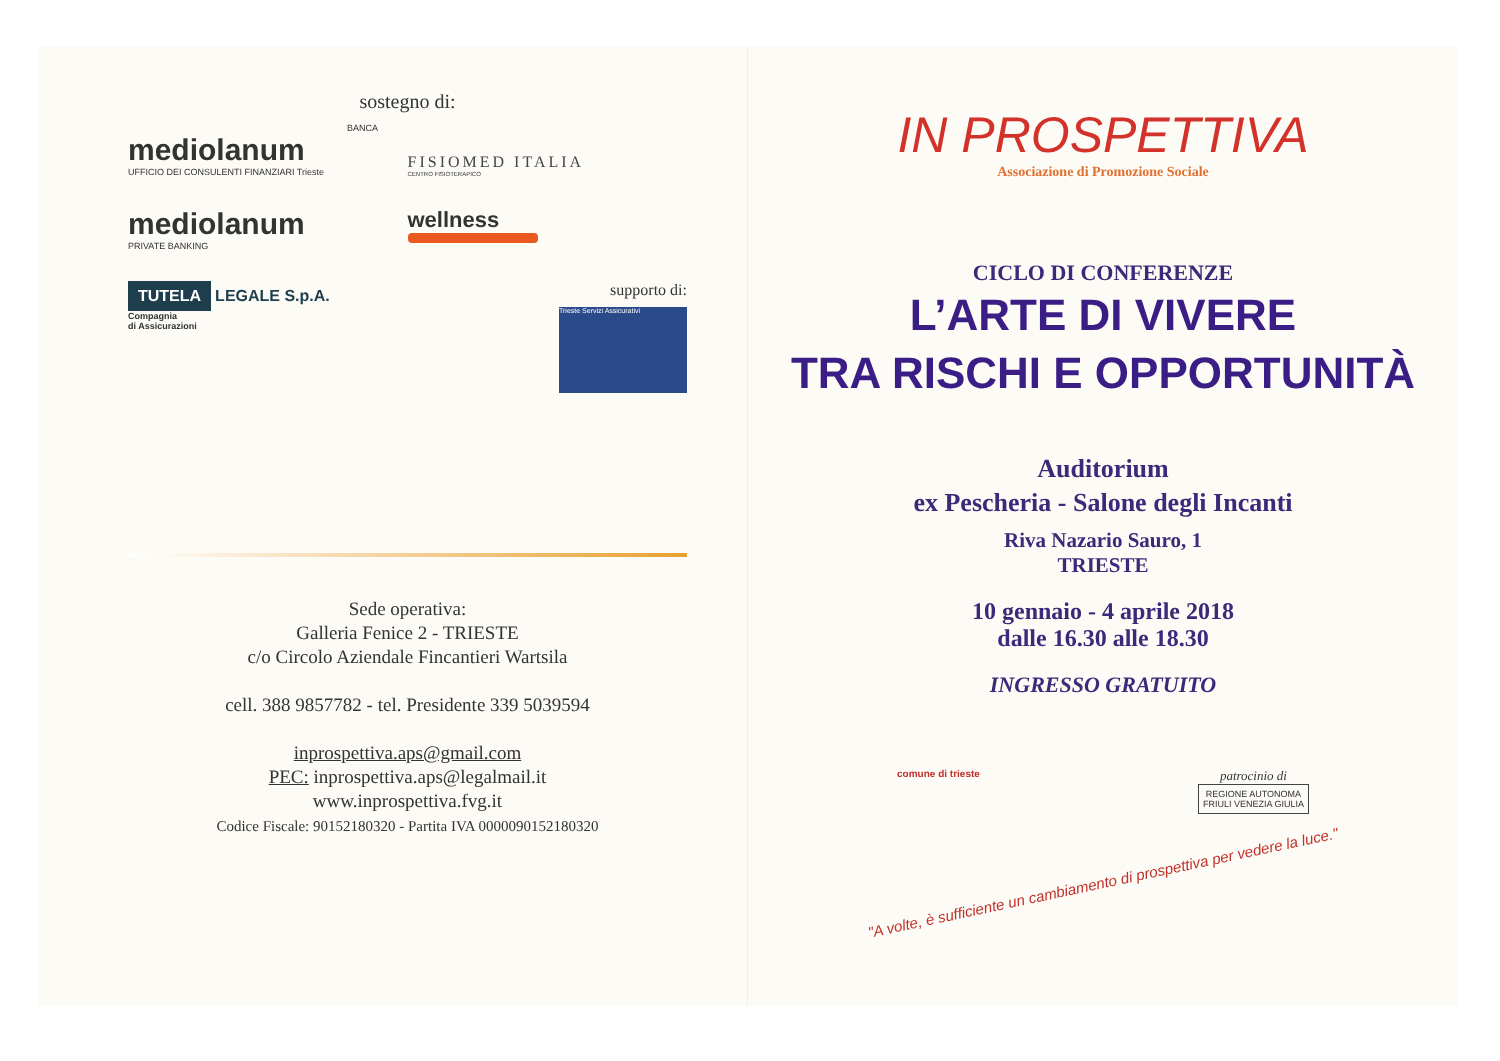sostegno di:
BANCA
mediolanum
UFFICIO DEI CONSULENTI FINANZIARI Trieste
FISIOMED ITALIA
CENTRO FISIOTERAPICO
mediolanum
PRIVATE BANKING
wellness
TUTELA
LEGALE S.p.A.
Compagnia
di Assicurazioni
supporto di:
Trieste Servizi Assicurativi
Sede operativa:
Galleria Fenice 2 - TRIESTE
c/o Circolo Aziendale Fincantieri Wartsila
cell. 388 9857782 - tel. Presidente 339 5039594
inprospettiva.aps@gmail.com
PEC: inprospettiva.aps@legalmail.it
www.inprospettiva.fvg.it
Codice Fiscale: 90152180320 - Partita IVA 0000090152180320
IN PROSPETTIVA
Associazione di Promozione Sociale
CICLO DI CONFERENZE
L’ARTE DI VIVERE
TRA RISCHI E OPPORTUNITÀ
Auditorium
ex Pescheria - Salone degli Incanti
Riva Nazario Sauro, 1
TRIESTE
10 gennaio - 4 aprile 2018
dalle 16.30 alle 18.30
INGRESSO GRATUITO
comune di trieste
patrocinio di
REGIONE AUTONOMA
FRIULI VENEZIA GIULIA
"A volte, è sufficiente un cambiamento di prospettiva per vedere la luce."